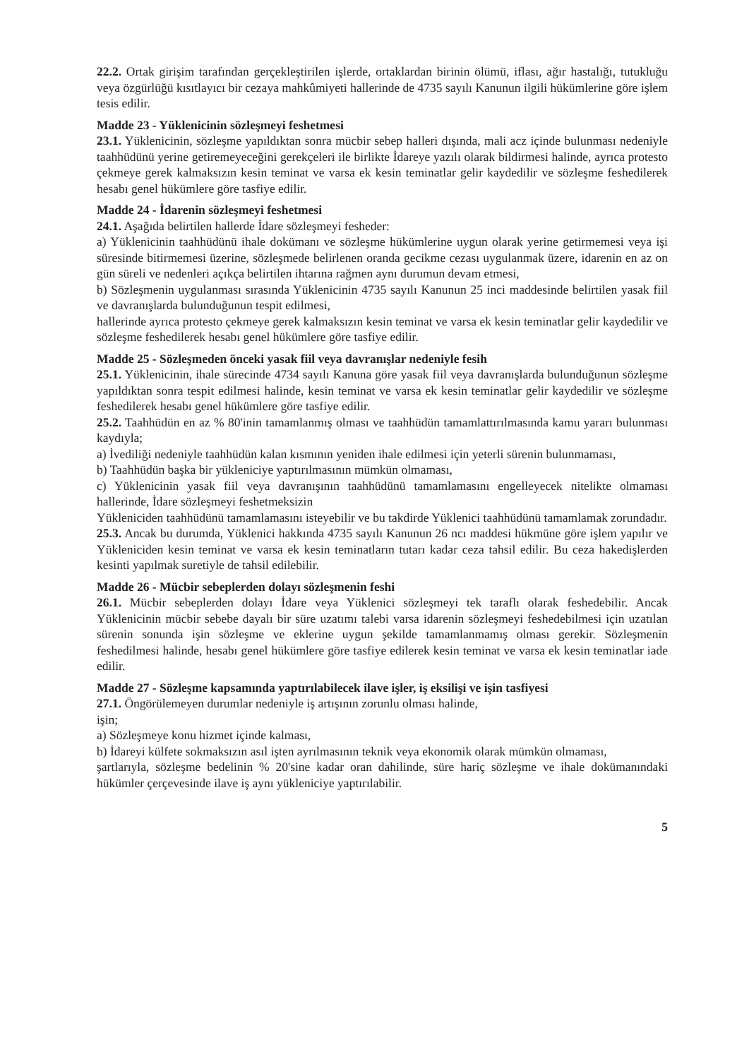22.2. Ortak girişim tarafından gerçekleştirilen işlerde, ortaklardan birinin ölümü, iflası, ağır hastalığı, tutukluğu veya özgürlüğü kısıtlayıcı bir cezaya mahkûmiyeti hallerinde de 4735 sayılı Kanunun ilgili hükümlerine göre işlem tesis edilir.
Madde 23 - Yüklenicinin sözleşmeyi feshetmesi
23.1. Yüklenicinin, sözleşme yapıldıktan sonra mücbir sebep halleri dışında, mali acz içinde bulunması nedeniyle taahhüdünü yerine getiremeyeceğini gerekçeleri ile birlikte İdareye yazılı olarak bildirmesi halinde, ayrıca protesto çekmeye gerek kalmaksızın kesin teminat ve varsa ek kesin teminatlar gelir kaydedilir ve sözleşme feshedilerek hesabı genel hükümlere göre tasfiye edilir.
Madde 24 - İdarenin sözleşmeyi feshetmesi
24.1. Aşağıda belirtilen hallerde İdare sözleşmeyi fesheder:
a) Yüklenicinin taahhüdünü ihale dokümanı ve sözleşme hükümlerine uygun olarak yerine getirmemesi veya işi süresinde bitirmemesi üzerine, sözleşmede belirlenen oranda gecikme cezası uygulanmak üzere, idarenin en az on gün süreli ve nedenleri açıkça belirtilen ihtarına rağmen aynı durumun devam etmesi,
b) Sözleşmenin uygulanması sırasında Yüklenicinin 4735 sayılı Kanunun 25 inci maddesinde belirtilen yasak fiil ve davranışlarda bulunduğunun tespit edilmesi,
hallerinde ayrıca protesto çekmeye gerek kalmaksızın kesin teminat ve varsa ek kesin teminatlar gelir kaydedilir ve sözleşme feshedilerek hesabı genel hükümlere göre tasfiye edilir.
Madde 25 - Sözleşmeden önceki yasak fiil veya davranışlar nedeniyle fesih
25.1. Yüklenicinin, ihale sürecinde 4734 sayılı Kanuna göre yasak fiil veya davranışlarda bulunduğunun sözleşme yapıldıktan sonra tespit edilmesi halinde, kesin teminat ve varsa ek kesin teminatlar gelir kaydedilir ve sözleşme feshedilerek hesabı genel hükümlere göre tasfiye edilir.
25.2. Taahhüdün en az % 80'inin tamamlanmış olması ve taahhüdün tamamlattırılmasında kamu yararı bulunması kaydıyla;
a) İvediliği nedeniyle taahhüdün kalan kısmının yeniden ihale edilmesi için yeterli sürenin bulunmaması,
b) Taahhüdün başka bir yükleniciye yaptırılmasının mümkün olmaması,
c) Yüklenicinin yasak fiil veya davranışının taahhüdünü tamamlamasını engelleyecek nitelikte olmaması hallerinde, İdare sözleşmeyi feshetmeksizin
Yükleniciden taahhüdünü tamamlamasını isteyebilir ve bu takdirde Yüklenici taahhüdünü tamamlamak zorundadır.
25.3. Ancak bu durumda, Yüklenici hakkında 4735 sayılı Kanunun 26 ncı maddesi hükmüne göre işlem yapılır ve Yükleniciden kesin teminat ve varsa ek kesin teminatların tutarı kadar ceza tahsil edilir. Bu ceza hakedişlerden kesinti yapılmak suretiyle de tahsil edilebilir.
Madde 26 - Mücbir sebeplerden dolayı sözleşmenin feshi
26.1. Mücbir sebeplerden dolayı İdare veya Yüklenici sözleşmeyi tek taraflı olarak feshedebilir. Ancak Yüklenicinin mücbir sebebe dayalı bir süre uzatımı talebi varsa idarenin sözleşmeyi feshedebilmesi için uzatılan sürenin sonunda işin sözleşme ve eklerine uygun şekilde tamamlanmamış olması gerekir. Sözleşmenin feshedilmesi halinde, hesabı genel hükümlere göre tasfiye edilerek kesin teminat ve varsa ek kesin teminatlar iade edilir.
Madde 27 - Sözleşme kapsamında yaptırılabilecek ilave işler, iş eksilişi ve işin tasfiyesi
27.1. Öngörülemeyen durumlar nedeniyle iş artışının zorunlu olması halinde,
işin;
a) Sözleşmeye konu hizmet içinde kalması,
b) İdareyi külfete sokmaksızın asıl işten ayrılmasının teknik veya ekonomik olarak mümkün olmaması,
şartlarıyla, sözleşme bedelinin % 20'sine kadar oran dahilinde, süre hariç sözleşme ve ihale dokümanındaki hükümler çerçevesinde ilave iş aynı yükleniciye yaptırılabilir.
5